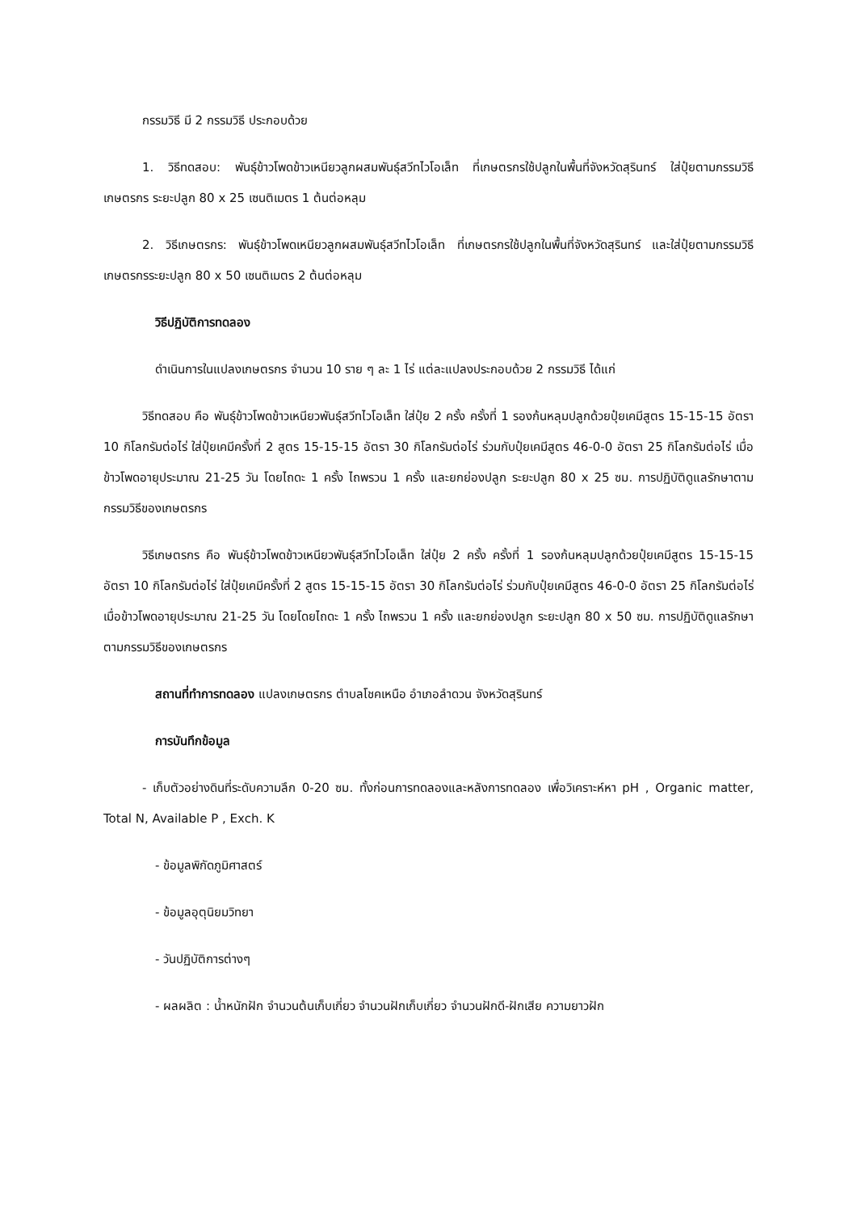กรรมวิธี มี 2 กรรมวิธี ประกอบด้วย
1. วิธีทดสอบ: พันธุ์ข้าวโพดข้าวเหนียวลูกผสมพันธุ์สวีทไวโอเล็ท ที่เกษตรกรใช้ปลูกในพื้นที่จังหวัดสุรินทร์ ใส่ปุ๋ยตามกรรมวิธีเกษตรกร ระยะปลูก 80 x 25 เซนติเมตร 1 ต้นต่อหลุม
2. วิธีเกษตรกร: พันธุ์ข้าวโพดเหนียวลูกผสมพันธุ์สวีทไวโอเล็ท ที่เกษตรกรใช้ปลูกในพื้นที่จังหวัดสุรินทร์ และใส่ปุ๋ยตามกรรมวิธีเกษตรกรระยะปลูก 80 x 50 เซนติเมตร 2 ต้นต่อหลุม
วิธีปฏิบัติการทดลอง
ดำเนินการในแปลงเกษตรกร จำนวน 10 ราย ๆ ละ 1 ไร่ แต่ละแปลงประกอบด้วย 2 กรรมวิธี ได้แก่
วิธีทดสอบ คือ พันธุ์ข้าวโพดข้าวเหนียวพันธุ์สวีทไวโอเล็ท ใส่ปุ๋ย 2 ครั้ง ครั้งที่ 1 รองก้นหลุมปลูกด้วยปุ๋ยเคมีสูตร 15-15-15 อัตรา 10 กิโลกรัมต่อไร่ ใส่ปุ๋ยเคมีครั้งที่ 2 สูตร 15-15-15 อัตรา 30 กิโลกรัมต่อไร่ ร่วมกับปุ๋ยเคมีสูตร 46-0-0 อัตรา 25 กิโลกรัมต่อไร่ เมื่อข้าวโพดอายุประมาณ 21-25 วัน โดยไถดะ 1 ครั้ง ไถพรวน 1 ครั้ง และยกย่องปลูก ระยะปลูก 80 x 25 ซม. การปฏิบัติดูแลรักษาตามกรรมวิธีของเกษตรกร
วิธีเกษตรกร คือ พันธุ์ข้าวโพดข้าวเหนียวพันธุ์สวีทไวโอเล็ท ใส่ปุ๋ย 2 ครั้ง ครั้งที่ 1 รองก้นหลุมปลูกด้วยปุ๋ยเคมีสูตร 15-15-15 อัตรา 10 กิโลกรัมต่อไร่ ใส่ปุ๋ยเคมีครั้งที่ 2 สูตร 15-15-15 อัตรา 30 กิโลกรัมต่อไร่ ร่วมกับปุ๋ยเคมีสูตร 46-0-0 อัตรา 25 กิโลกรัมต่อไร่ เมื่อข้าวโพดอายุประมาณ 21-25 วัน โดยโดยไถดะ 1 ครั้ง ไถพรวน 1 ครั้ง และยกย่องปลูก ระยะปลูก 80 x 50 ซม. การปฏิบัติดูแลรักษาตามกรรมวิธีของเกษตรกร
สถานที่ทำการทดลอง แปลงเกษตรกร ตำบลโชคเหนือ อำเภอลำดวน จังหวัดสุรินทร์
การบันทึกข้อมูล
- เก็บตัวอย่างดินที่ระดับความลึก 0-20 ซม. ทั้งก่อนการทดลองและหลังการทดลอง เพื่อวิเคราะห์หา pH , Organic matter, Total N, Available P , Exch. K
- ข้อมูลพิกัดภูมิศาสตร์
- ข้อมูลอุตุนิยมวิทยา
- วันปฏิบัติการต่างๆ
- ผลผลิต : น้ำหนักฝัก จำนวนต้นเก็บเกี่ยว จำนวนฝักเก็บเกี่ยว จำนวนฝักดี-ฝักเสีย ความยาวฝัก